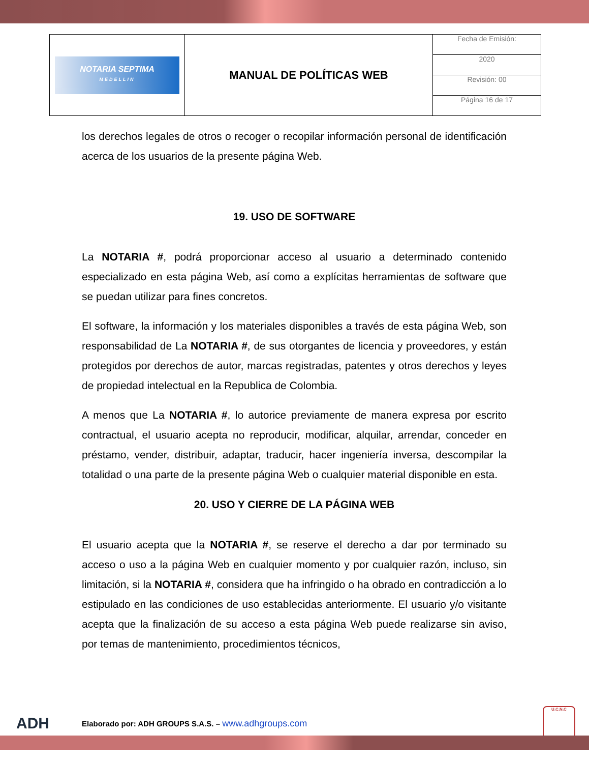| NOTARIA SEPTIMA MEDELLIN | MANUAL DE POLÍTICAS WEB | Fecha de Emisión: |
| | | 2020 |
| | | Revisión: 00 |
| | | Página 16 de 17 |
los derechos legales de otros o recoger o recopilar información personal de identificación acerca de los usuarios de la presente página Web.
19. USO DE SOFTWARE
La NOTARIA #, podrá proporcionar acceso al usuario a determinado contenido especializado en esta página Web, así como a explícitas herramientas de software que se puedan utilizar para fines concretos.
El software, la información y los materiales disponibles a través de esta página Web, son responsabilidad de La NOTARIA #, de sus otorgantes de licencia y proveedores, y están protegidos por derechos de autor, marcas registradas, patentes y otros derechos y leyes de propiedad intelectual en la Republica de Colombia.
A menos que La NOTARIA #, lo autorice previamente de manera expresa por escrito contractual, el usuario acepta no reproducir, modificar, alquilar, arrendar, conceder en préstamo, vender, distribuir, adaptar, traducir, hacer ingeniería inversa, descompilar la totalidad o una parte de la presente página Web o cualquier material disponible en esta.
20. USO Y CIERRE DE LA PÁGINA WEB
El usuario acepta que la NOTARIA #, se reserve el derecho a dar por terminado su acceso o uso a la página Web en cualquier momento y por cualquier razón, incluso, sin limitación, si la NOTARIA #, considera que ha infringido o ha obrado en contradicción a lo estipulado en las condiciones de uso establecidas anteriormente. El usuario y/o visitante acepta que la finalización de su acceso a esta página Web puede realizarse sin aviso, por temas de mantenimiento, procedimientos técnicos,
ADH Elaborado por: ADH GROUPS S.A.S. – www.adhgroups.com U.C.N.C